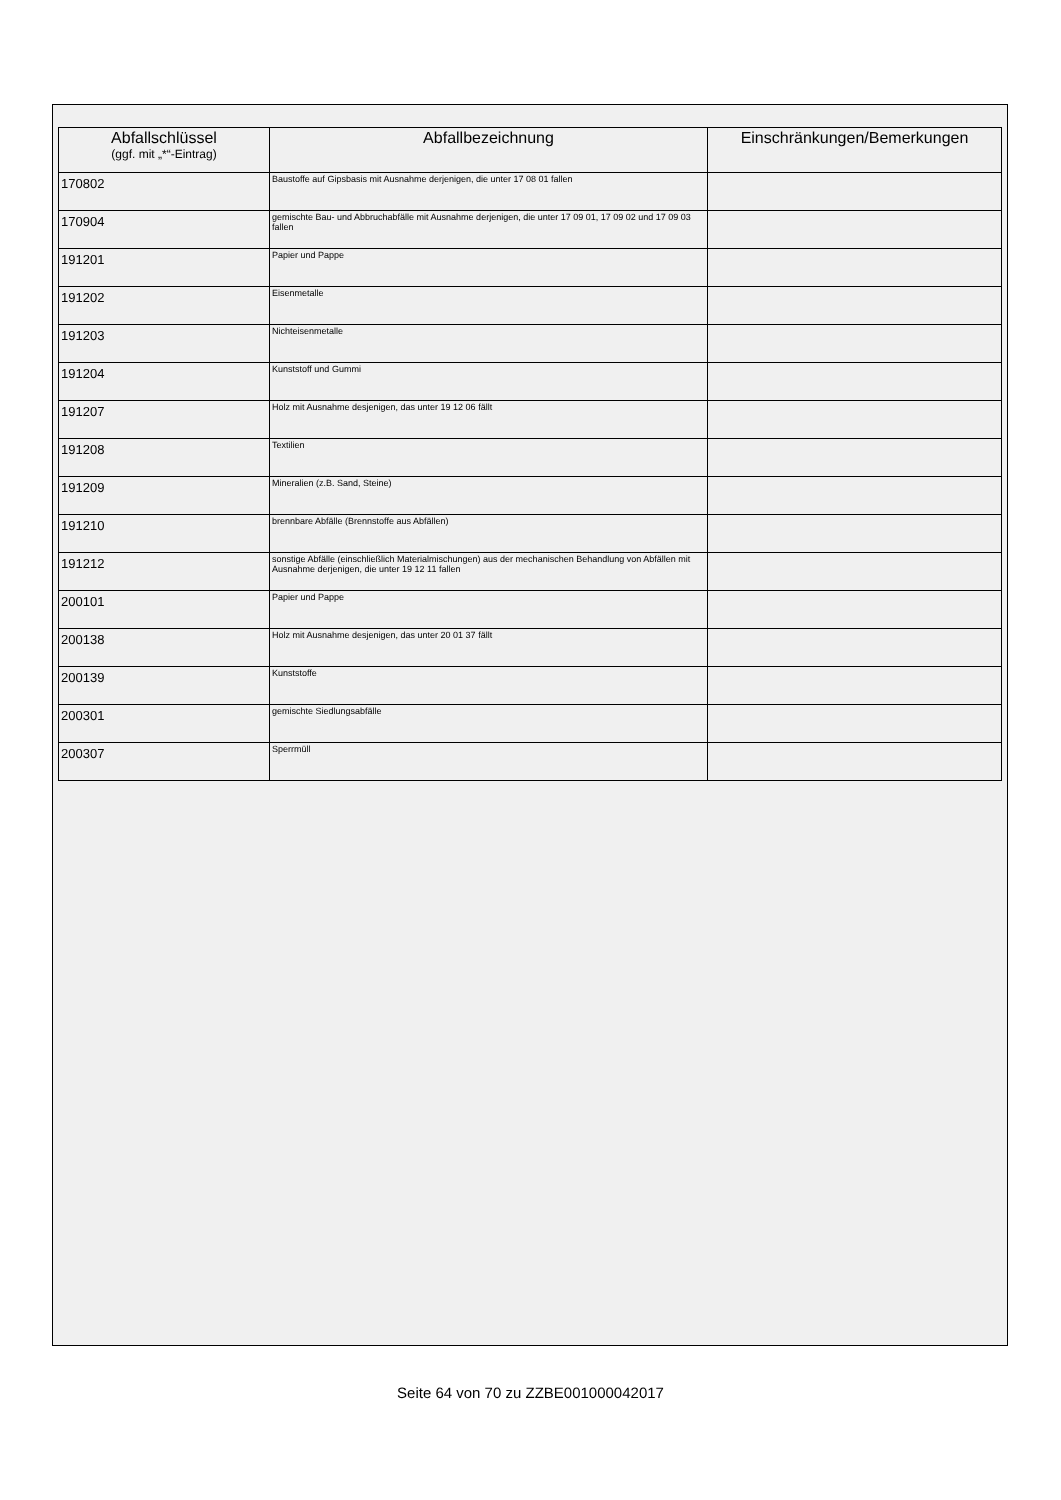| Abfallschlüssel (ggf. mit „*“-Eintrag) | Abfallbezeichnung | Einschränkungen/Bemerkungen |
| --- | --- | --- |
| 170802 | Baustoffe auf Gipsbasis mit Ausnahme derjenigen, die unter 17 08 01 fallen | |
| 170904 | gemischte Bau- und Abbruchabfälle mit Ausnahme derjenigen, die unter 17 09 01, 17 09 02 und 17 09 03 fallen | |
| 191201 | Papier und Pappe | |
| 191202 | Eisenmetalle | |
| 191203 | Nichteisenmetalle | |
| 191204 | Kunststoff und Gummi | |
| 191207 | Holz mit Ausnahme desjenigen, das unter 19 12 06 fällt | |
| 191208 | Textilien | |
| 191209 | Mineralien (z.B. Sand, Steine) | |
| 191210 | brennbare Abfälle (Brennstoffe aus Abfällen) | |
| 191212 | sonstige Abfälle (einschließlich Materialmischungen) aus der mechanischen Behandlung von Abfällen mit Ausnahme derjenigen, die unter 19 12 11 fallen | |
| 200101 | Papier und Pappe | |
| 200138 | Holz mit Ausnahme desjenigen, das unter 20 01 37 fällt | |
| 200139 | Kunststoffe | |
| 200301 | gemischte Siedlungsabfälle | |
| 200307 | Sperrmüll | |
Seite 64 von 70 zu ZZBE001000042017